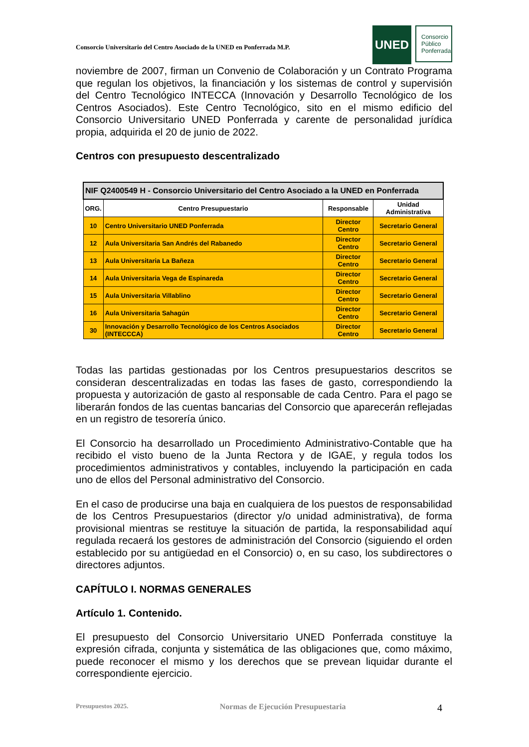Consorcio Universitario del Centro Asociado de la UNED en Ponferrada M.P.
UNED
Consorcio
Público
Ponferrada
noviembre de 2007, firman un Convenio de Colaboración y un Contrato Programa que regulan los objetivos, la financiación y los sistemas de control y supervisión del Centro Tecnológico INTECCA (Innovación y Desarrollo Tecnológico de los Centros Asociados). Este Centro Tecnológico, sito en el mismo edificio del Consorcio Universitario UNED Ponferrada y carente de personalidad jurídica propia, adquirida el 20 de junio de 2022.
Centros con presupuesto descentralizado
| NIF Q2400549 H - Consorcio Universitario del Centro Asociado a la UNED en Ponferrada | | | |
| --- | --- | --- | --- |
| ORG. | Centro Presupuestario | Responsable | Unidad Administrativa |
| 10 | Centro Universitario UNED Ponferrada | Director Centro | Secretario General |
| 12 | Aula Universitaria San Andrés del Rabanedo | Director Centro | Secretario General |
| 13 | Aula Universitaria La Bañeza | Director Centro | Secretario General |
| 14 | Aula Universitaria Vega de Espinareda | Director Centro | Secretario General |
| 15 | Aula Universitaria Villablino | Director Centro | Secretario General |
| 16 | Aula Universitaria Sahagún | Director Centro | Secretario General |
| 30 | Innovación y Desarrollo Tecnológico de los Centros Asociados (INTECCCA) | Director Centro | Secretario General |
Todas las partidas gestionadas por los Centros presupuestarios descritos se consideran descentralizadas en todas las fases de gasto, correspondiendo la propuesta y autorización de gasto al responsable de cada Centro. Para el pago se liberarán fondos de las cuentas bancarias del Consorcio que aparecerán reflejadas en un registro de tesorería único.
El Consorcio ha desarrollado un Procedimiento Administrativo-Contable que ha recibido el visto bueno de la Junta Rectora y de IGAE, y regula todos los procedimientos administrativos y contables, incluyendo la participación en cada uno de ellos del Personal administrativo del Consorcio.
En el caso de producirse una baja en cualquiera de los puestos de responsabilidad de los Centros Presupuestarios (director y/o unidad administrativa), de forma provisional mientras se restituye la situación de partida, la responsabilidad aquí regulada recaerá los gestores de administración del Consorcio (siguiendo el orden establecido por su antigüedad en el Consorcio) o, en su caso, los subdirectores o directores adjuntos.
CAPÍTULO I. NORMAS GENERALES
Artículo 1. Contenido.
El presupuesto del Consorcio Universitario UNED Ponferrada constituye la expresión cifrada, conjunta y sistemática de las obligaciones que, como máximo, puede reconocer el mismo y los derechos que se prevean liquidar durante el correspondiente ejercicio.
Presupuestos 2025. Normas de Ejecución Presupuestaria 4